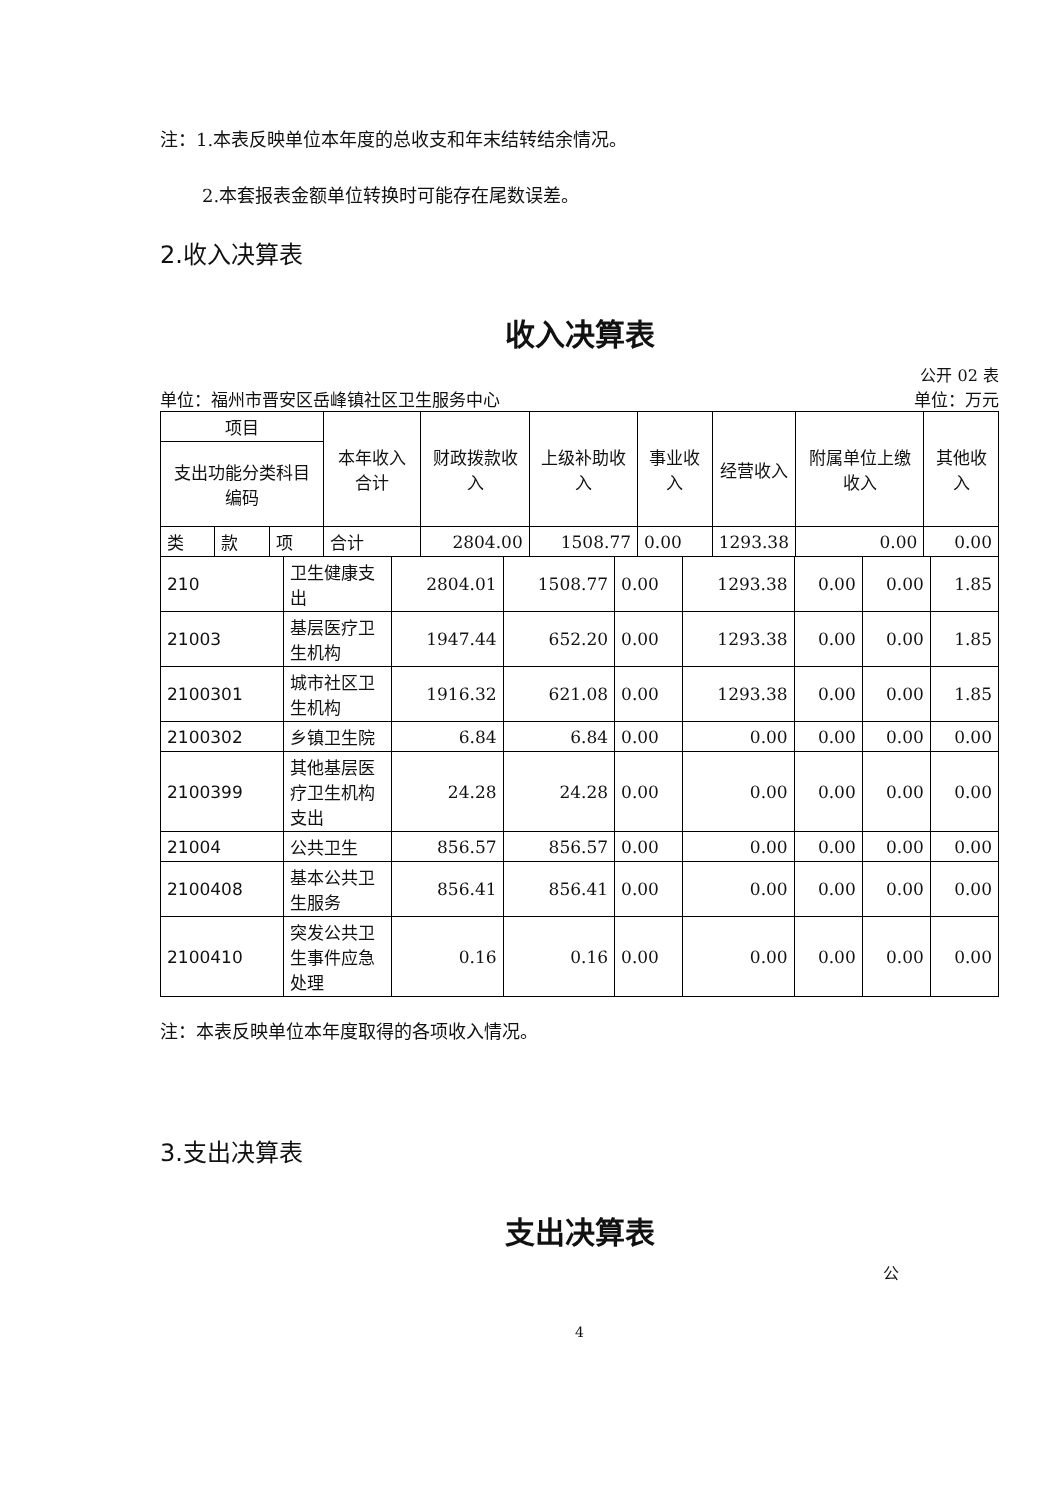注：1.本表反映单位本年度的总收支和年末结转结余情况。
2.本套报表金额单位转换时可能存在尾数误差。
2.收入决算表
收入决算表
公开 02 表
单位：福州市晋安区岳峰镇社区卫生服务中心 单位：万元
| 项目 | | | 本年收入合计 | 财政拨款收入 | 上级补助收入 | 事业收入 | 经营收入 | 附属单位上缴收入 | 其他收入 |
| --- | --- | --- | --- | --- | --- | --- | --- | --- | --- |
| 支出功能分类科目编码 | | | | | | | | | |
| 类 | 款 | 项 | 合计 | 2804.00 | 1508.77 | 0.00 | 1293.38 | 0.00 | 0.00 |
| 210 | 卫生健康支出 | 2804.01 | 1508.77 | 0.00 | 1293.38 | 0.00 | 0.00 | 1.85 |
| 21003 | 基层医疗卫生机构 | 1947.44 | 652.20 | 0.00 | 1293.38 | 0.00 | 0.00 | 1.85 |
| 2100301 | 城市社区卫生机构 | 1916.32 | 621.08 | 0.00 | 1293.38 | 0.00 | 0.00 | 1.85 |
| 2100302 | 乡镇卫生院 | 6.84 | 6.84 | 0.00 | 0.00 | 0.00 | 0.00 | 0.00 |
| 2100399 | 其他基层医疗卫生机构支出 | 24.28 | 24.28 | 0.00 | 0.00 | 0.00 | 0.00 | 0.00 |
| 21004 | 公共卫生 | 856.57 | 856.57 | 0.00 | 0.00 | 0.00 | 0.00 | 0.00 |
| 2100408 | 基本公共卫生服务 | 856.41 | 856.41 | 0.00 | 0.00 | 0.00 | 0.00 | 0.00 |
| 2100410 | 突发公共卫生事件应急处理 | 0.16 | 0.16 | 0.00 | 0.00 | 0.00 | 0.00 | 0.00 |
注：本表反映单位本年度取得的各项收入情况。
3.支出决算表
支出决算表
公
4